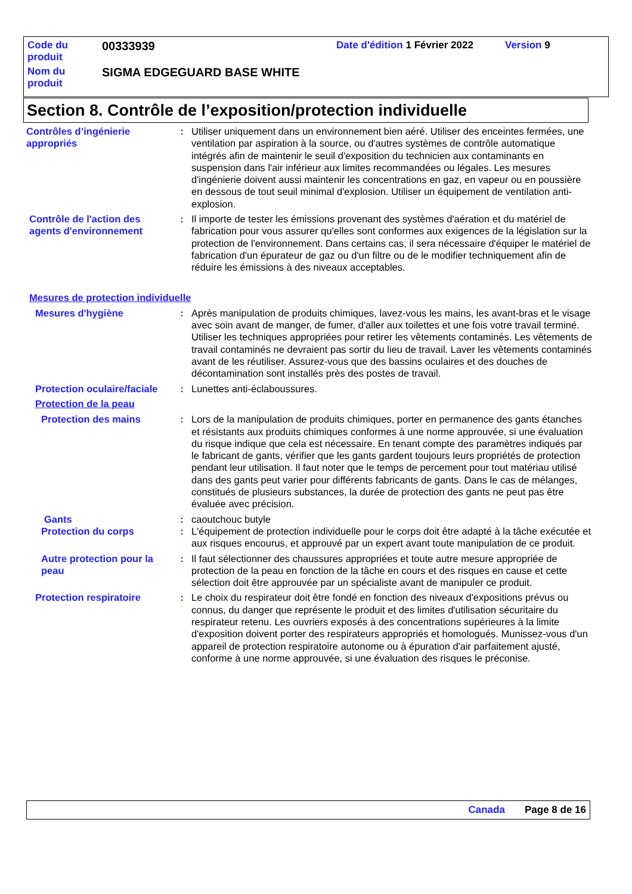Code du produit
00333939
Date d'édition 1 Février 2022
Version 9
Nom du produit
SIGMA EDGEGUARD BASE WHITE
Section 8. Contrôle de l’exposition/protection individuelle
Contrôles d’ingénierie appropriés
: Utiliser uniquement dans un environnement bien aéré. Utiliser des enceintes fermées, une ventilation par aspiration à la source, ou d'autres systèmes de contrôle automatique intégrés afin de maintenir le seuil d'exposition du technicien aux contaminants en suspension dans l'air inférieur aux limites recommandées ou légales. Les mesures d'ingénierie doivent aussi maintenir les concentrations en gaz, en vapeur ou en poussière en dessous de tout seuil minimal d'explosion. Utiliser un équipement de ventilation anti-explosion.
Contrôle de l'action des agents d'environnement
: Il importe de tester les émissions provenant des systèmes d'aération et du matériel de fabrication pour vous assurer qu'elles sont conformes aux exigences de la législation sur la protection de l'environnement. Dans certains cas, il sera nécessaire d'équiper le matériel de fabrication d'un épurateur de gaz ou d'un filtre ou de le modifier techniquement afin de réduire les émissions à des niveaux acceptables.
Mesures de protection individuelle
Mesures d'hygiène : Après manipulation de produits chimiques, lavez-vous les mains, les avant-bras et le visage avec soin avant de manger, de fumer, d'aller aux toilettes et une fois votre travail terminé. Utiliser les techniques appropriées pour retirer les vêtements contaminés. Les vêtements de travail contaminés ne devraient pas sortir du lieu de travail. Laver les vêtements contaminés avant de les réutiliser. Assurez-vous que des bassins oculaires et des douches de décontamination sont installés près des postes de travail.
Protection oculaire/faciale
: Lunettes anti-éclaboussures.
Protection de la peau
Protection des mains : Lors de la manipulation de produits chimiques, porter en permanence des gants étanches et résistants aux produits chimiques conformes à une norme approuvée, si une évaluation du risque indique que cela est nécessaire. En tenant compte des paramètres indiqués par le fabricant de gants, vérifier que les gants gardent toujours leurs propriétés de protection pendant leur utilisation. Il faut noter que le temps de percement pour tout matériau utilisé dans des gants peut varier pour différents fabricants de gants. Dans le cas de mélanges, constitués de plusieurs substances, la durée de protection des gants ne peut pas être évaluée avec précision.
Gants : caoutchouc butyle
Protection du corps : L'équipement de protection individuelle pour le corps doit être adapté à la tâche exécutée et aux risques encourus, et approuvé par un expert avant toute manipulation de ce produit.
Autre protection pour la peau
: Il faut sélectionner des chaussures appropriées et toute autre mesure appropriée de protection de la peau en fonction de la tâche en cours et des risques en cause et cette sélection doit être approuvée par un spécialiste avant de manipuler ce produit.
Protection respiratoire : Le choix du respirateur doit être fondé en fonction des niveaux d'expositions prévus ou connus, du danger que représente le produit et des limites d'utilisation sécuritaire du respirateur retenu. Les ouvriers exposés à des concentrations supérieures à la limite d'exposition doivent porter des respirateurs appropriés et homologués. Munissez-vous d'un appareil de protection respiratoire autonome ou à épuration d'air parfaitement ajusté, conforme à une norme approuvée, si une évaluation des risques le préconise.
Canada Page 8 de 16